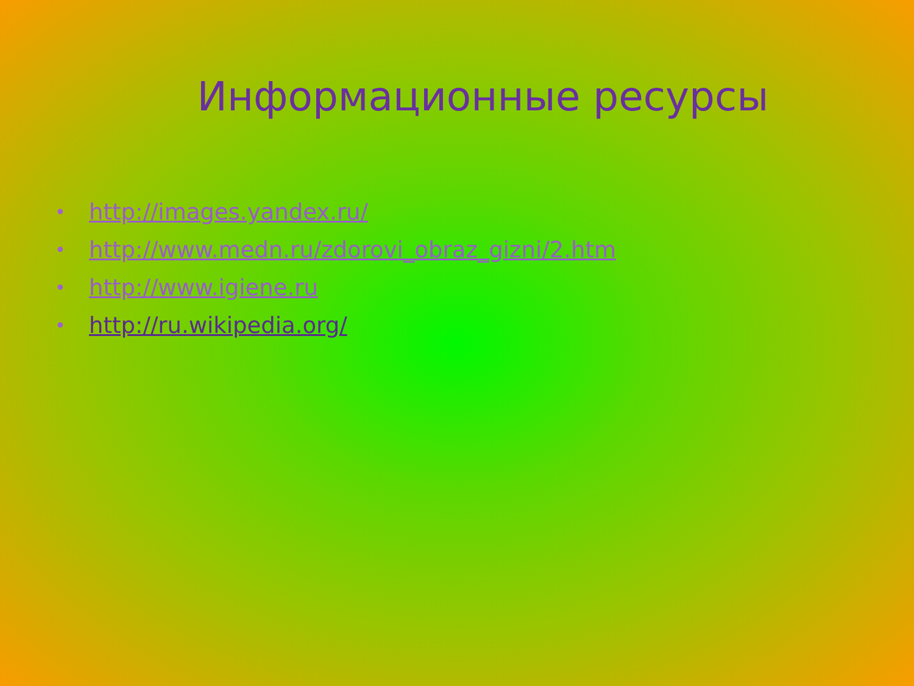Информационные ресурсы
• http://images.yandex.ru/
• http://www.medn.ru/zdorovi_obraz_gizni/2.htm
• http://www.igiene.ru
• http://ru.wikipedia.org/